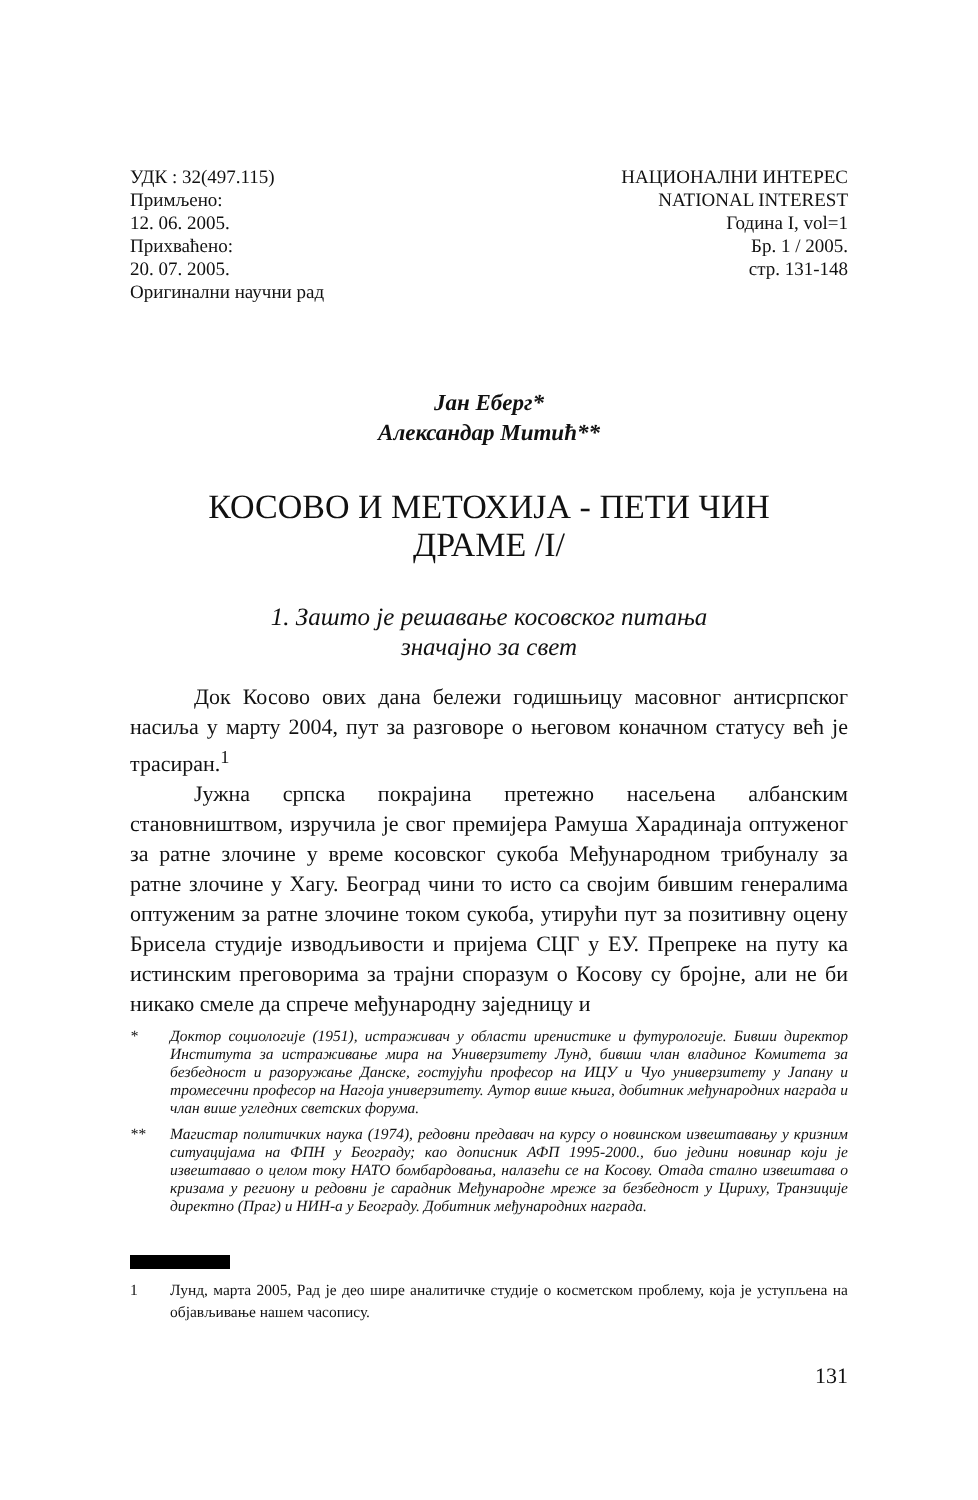УДК : 32(497.115)
Примљено:
12. 06. 2005.
Прихваћено:
20. 07. 2005.
Оригинални научни рад
НАЦИОНАЛНИ ИНТЕРЕС
NATIONAL INTEREST
Година I, vol=1
Бр. 1 / 2005.
стр. 131-148
Јан Еберг*
Александар Митић**
КОСОВО И МЕТОХИЈА - ПЕТИ ЧИН
ДРАМЕ /I/
1. Зашто је решавање косовског питања
значајно за свет
Док Косово ових дана бележи годишњицу масовног антисрпског насиља у марту 2004, пут за разговоре о његовом коначном статусу већ је трасиран.<sup>1</sup>
Јужна српска покрајина претежно насељена албанским становништвом, изручила је свог премијера Рамуша Харадинаја оптуженог за ратне злочине у време косовског сукоба Међународном трибуналу за ратне злочине у Хагу. Београд чини то исто са својим бившим генералима оптуженим за ратне злочине током сукоба, утирући пут за позитивну оцену Брисела студије изводљивости и пријема СЦГ у ЕУ. Препреке на путу ка истинским преговорима за трајни споразум о Косову су бројне, али не би никако смеле да спрече међународну заједницу и
* Доктор социологије (1951), истраживач у области иренистике и футурологије. Бивши директор Института за истраживање мира на Универзитету Лунд, бивши члан владиног Комитета за безбедност и разоружање Данске, гостујући професор на ИЦУ и Чуо универзитету у Јапану и тромесечни професор на Нагоја универзитету. Аутор више књига, добитник међународних награда и члан више угледних светских форума.
** Магистар политичких наука (1974), редовни предавач на курсу о новинском извештавању у кризним ситуацијама на ФПН у Београду; као дописник АФП 1995-2000., био једини новинар који је извештавао о целом току НАТО бомбардовања, налазећи се на Косову. Отада стално извештава о кризама у региону и редовни је сарадник Међународне мреже за безбедност у Цириху, Транзиције директно (Праг) и НИН-а у Београду. Добитник међународних награда.
1 Лунд, марта 2005, Рад је део шире аналитичке студије о косметском проблему, која је уступљена на објављивање нашем часопису.
131